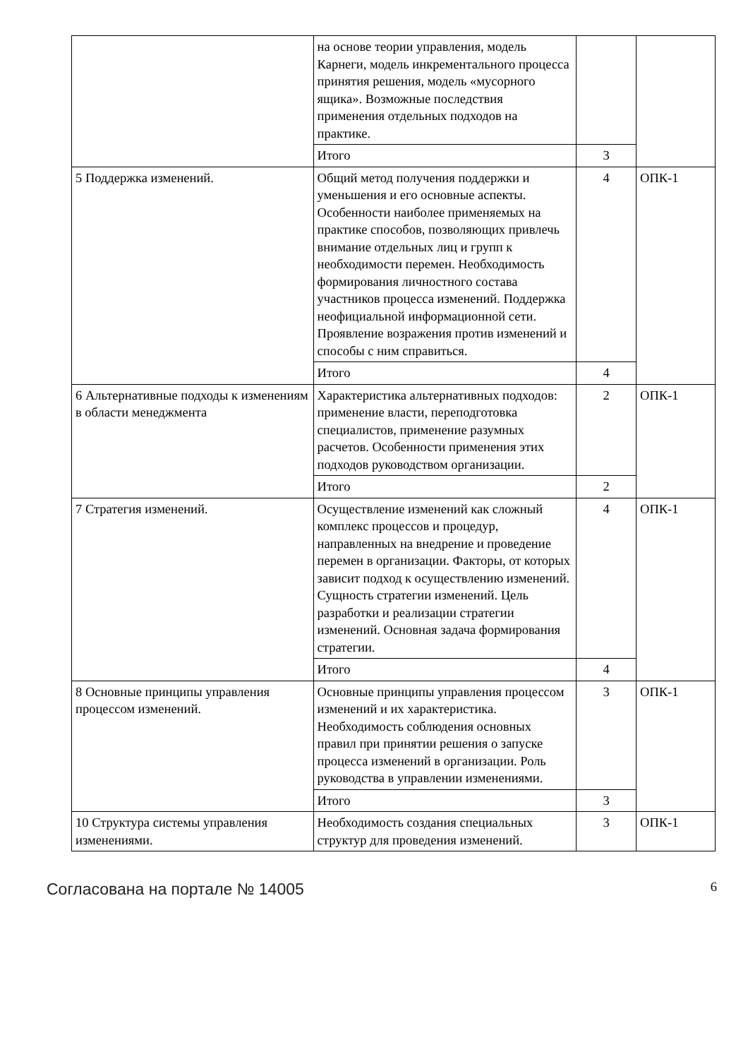| | на основе теории управления, модель Карнеги, модель инкрементального процесса принятия решения, модель «мусорного ящика». Возможные последствия применения отдельных подходов на практике. | | |
| | Итого | 3 | |
| 5 Поддержка изменений. | Общий метод получения поддержки и уменьшения и его основные аспекты. Особенности наиболее применяемых на практике способов, позволяющих привлечь внимание отдельных лиц и групп к необходимости перемен. Необходимость формирования личностного состава участников процесса изменений. Поддержка неофициальной информационной сети. Проявление возражения против изменений и способы с ним справиться. | 4 | ОПК-1 |
| | Итого | 4 | |
| 6 Альтернативные подходы к изменениям в области менеджмента | Характеристика альтернативных подходов: применение власти, переподготовка специалистов, применение разумных расчетов. Особенности применения этих подходов руководством организации. | 2 | ОПК-1 |
| | Итого | 2 | |
| 7 Стратегия изменений. | Осуществление изменений как сложный комплекс процессов и процедур, направленных на внедрение и проведение перемен в организации. Факторы, от которых зависит подход к осуществлению изменений. Сущность стратегии изменений. Цель разработки и реализации стратегии изменений. Основная задача формирования стратегии. | 4 | ОПК-1 |
| | Итого | 4 | |
| 8 Основные принципы управления процессом изменений. | Основные принципы управления процессом изменений и их характеристика. Необходимость соблюдения основных правил при принятии решения о запуске процесса изменений в организации. Роль руководства в управлении изменениями. | 3 | ОПК-1 |
| | Итого | 3 | |
| 10 Структура системы управления изменениями. | Необходимость создания специальных структур для проведения изменений. | 3 | ОПК-1 |
Согласована на портале № 14005 6